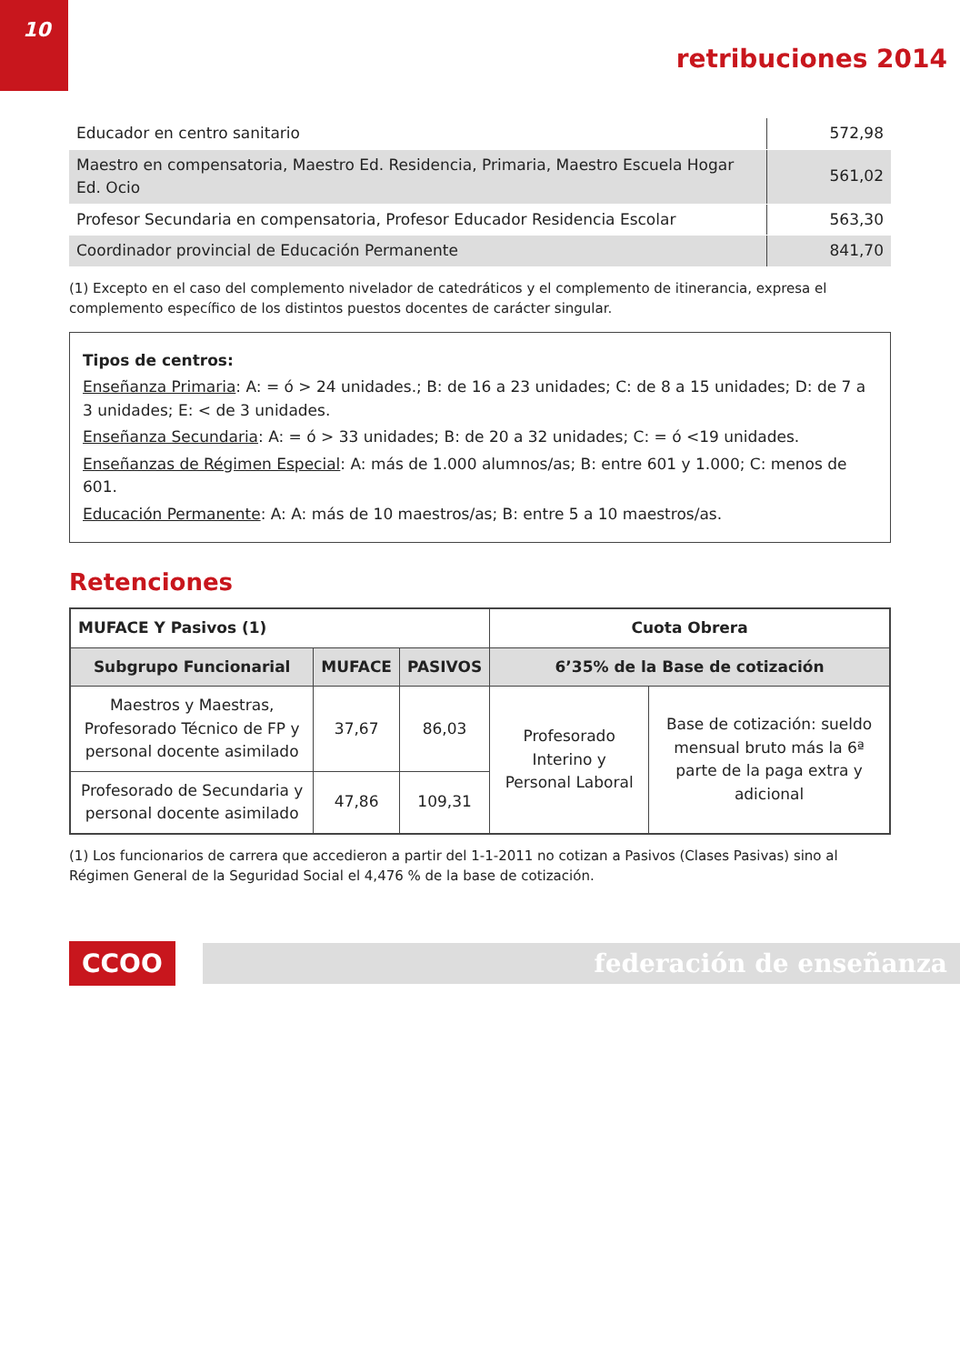10
retribuciones 2014
| Educador en centro sanitario | 572,98 |
| Maestro en compensatoria, Maestro Ed. Residencia, Primaria, Maestro Escuela Hogar Ed. Ocio | 561,02 |
| Profesor Secundaria en compensatoria, Profesor Educador Residencia Escolar | 563,30 |
| Coordinador provincial de Educación Permanente | 841,70 |
(1) Excepto en el caso del complemento nivelador de catedráticos y el complemento de itinerancia, expresa el complemento específico de los distintos puestos docentes de carácter singular.
Tipos de centros:
Enseñanza Primaria: A: = ó > 24 unidades.; B: de 16 a 23 unidades; C: de 8 a 15 unidades; D: de 7 a 3 unidades; E: < de 3 unidades.
Enseñanza Secundaria: A: = ó > 33 unidades; B: de 20 a 32 unidades; C: = ó <19 unidades.
Enseñanzas de Régimen Especial: A: más de 1.000 alumnos/as; B: entre 601 y 1.000; C: menos de 601.
Educación Permanente: A: A: más de 10 maestros/as; B: entre 5 a 10 maestros/as.
Retenciones
| MUFACE Y Pasivos (1) | | | Cuota Obrera | |
| --- | --- | --- | --- | --- |
| Subgrupo Funcionarial | MUFACE | PASIVOS | 6’35% de la Base de cotización | |
| Maestros y Maestras, Profesorado Técnico de FP y personal docente asimilado | 37,67 | 86,03 | Profesorado Interino y Personal Laboral | Base de cotización: sueldo mensual bruto más la 6ª parte de la paga extra y adicional |
| Profesorado de Secundaria y personal docente asimilado | 47,86 | 109,31 | | |
(1) Los funcionarios de carrera que accedieron a partir del 1-1-2011 no cotizan a Pasivos (Clases Pasivas) sino al Régimen General de la Seguridad Social el 4,476 % de la base de cotización.
CCOO federación de enseñanza